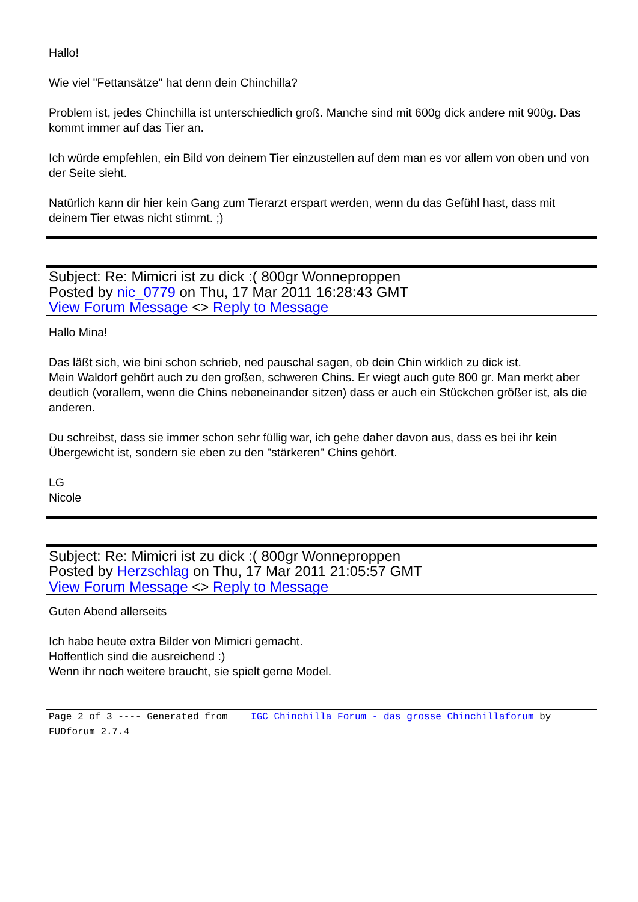Hallo!
Wie viel "Fettansätze" hat denn dein Chinchilla?
Problem ist, jedes Chinchilla ist unterschiedlich groß. Manche sind mit 600g dick andere mit 900g. Das kommt immer auf das Tier an.
Ich würde empfehlen, ein Bild von deinem Tier einzustellen auf dem man es vor allem von oben und von der Seite sieht.
Natürlich kann dir hier kein Gang zum Tierarzt erspart werden, wenn du das Gefühl hast, dass mit deinem Tier etwas nicht stimmt. ;)
Subject: Re: Mimicri ist zu dick :( 800gr Wonneproppen
Posted by nic_0779 on Thu, 17 Mar 2011 16:28:43 GMT
View Forum Message <> Reply to Message
Hallo Mina!
Das läßt sich, wie bini schon schrieb, ned pauschal sagen, ob dein Chin wirklich zu dick ist.
Mein Waldorf gehört auch zu den großen, schweren Chins. Er wiegt auch gute 800 gr. Man merkt aber deutlich (vorallem, wenn die Chins nebeneinander sitzen) dass er auch ein Stückchen größer ist, als die anderen.
Du schreibst, dass sie immer schon sehr füllig war, ich gehe daher davon aus, dass es bei ihr kein Übergewicht ist, sondern sie eben zu den "stärkeren" Chins gehört.
LG
Nicole
Subject: Re: Mimicri ist zu dick :( 800gr Wonneproppen
Posted by Herzschlag on Thu, 17 Mar 2011 21:05:57 GMT
View Forum Message <> Reply to Message
Guten Abend allerseits
Ich habe heute extra Bilder von Mimicri gemacht.
Hoffentlich sind die ausreichend :)
Wenn ihr noch weitere braucht, sie spielt gerne Model.
Page 2 of 3 ---- Generated from IGC Chinchilla Forum - das grosse Chinchillaforum by FUDforum 2.7.4